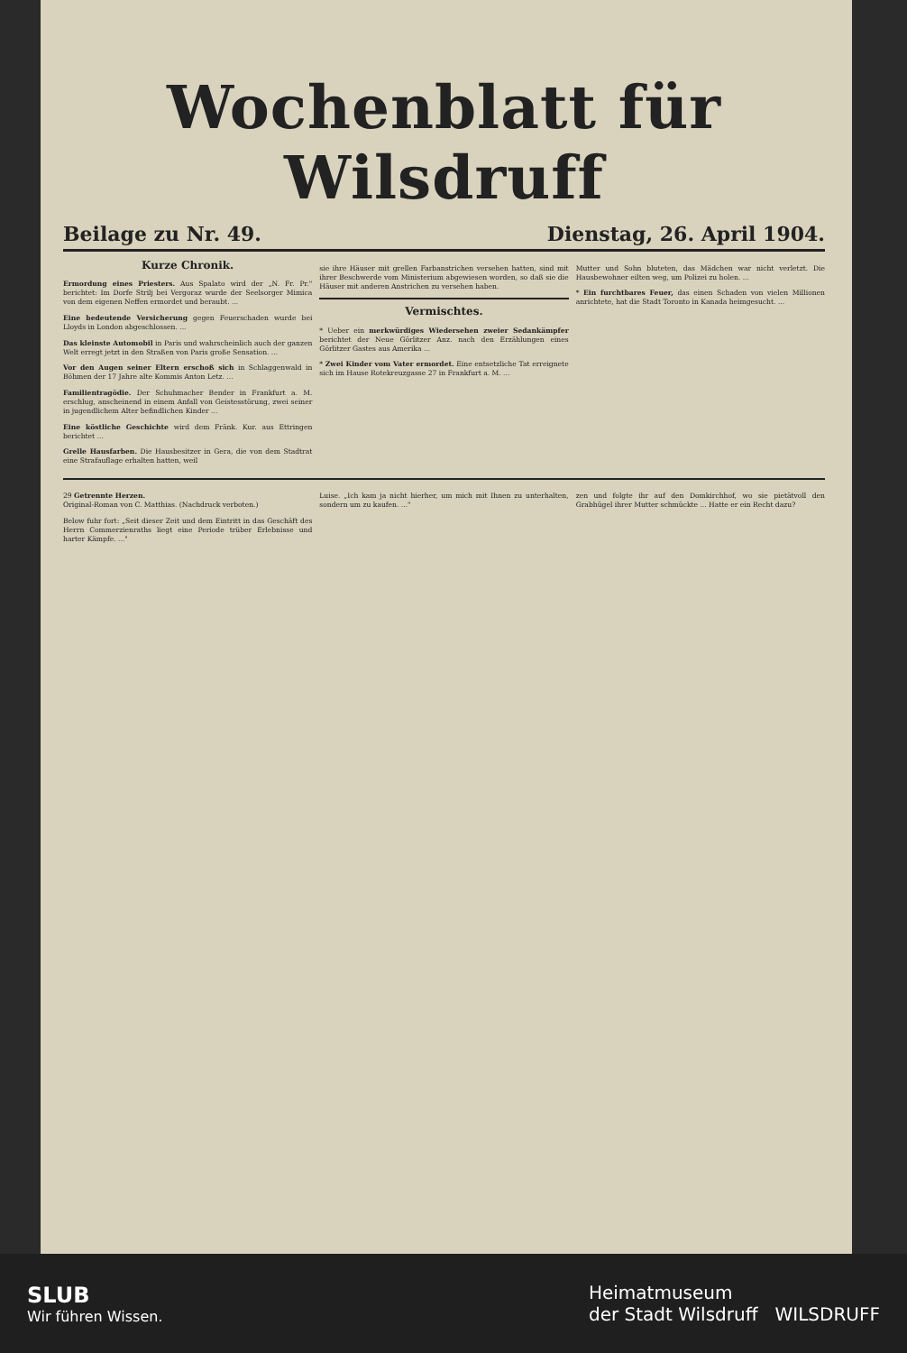Wochenblatt für Wilsdruff
Beilage zu Nr. 49. Dienstag, 26. April 1904.
Kurze Chronik.
Ermordung eines Priesters. Aus Spalato wird der „N. Fr. Pr." berichtet: Im Dorfe Strilj bei Vergoraz wurde der Seelsorger Mimica von dem eigenen Neffen ermordet und beraubt. ...
Eine bedeutende Versicherung gegen Feuerschaden wurde bei Lloyds in London abgeschlossen. ...
Das kleinste Automobil in Paris und wahrscheinlich auch der ganzen Welt erregt jetzt in den Straßen von Paris große Sensation. ...
Vor den Augen seiner Eltern erschoß sich in Schlaggenwald in Böhmen der 17 Jahre alte Kommis Anton Letz. ...
Familientragödie. Der Schuhmacher Bender in Frankfurt a. M. erschlug, anscheinend in einem Anfall von Geistesstörung, zwei seiner in jugendlichem Alter befindlichen Kinder ...
Eine köstliche Geschichte wird dem Fränk. Kur. aus Ettringen berichtet ...
Grelle Hausfarben. Die Hausbesitzer in Gera, die von dem Stadtrat eine Strafauflage erhalten hatten, weil
sie ihre Häuser mit grellen Farbanstrichen versehen hatten, sind mit ihrer Beschwerde vom Ministerium abgewiesen worden, so daß sie die Häuser mit anderen Anstrichen zu versehen haben.
Vermischtes.
* Ueber ein merkwürdiges Wiedersehen zweier Sedankämpfer berichtet der Neue Görlitzer Anz. nach den Erzählungen eines Görlitzer Gastes aus Amerika ...
* Zwei Kinder vom Vater ermordet. Eine entsetzliche Tat erreignete sich im Hause Rotekreuzgasse 27 in Frankfurt a. M. ...
Mutter und Sohn bluteten, das Mädchen war nicht verletzt. Die Hausbewohner eilten weg, um Polizei zu holen. ...
* Ein furchtbares Feuer, das einen Schaden von vielen Millionen anrichtete, hat die Stadt Toronto in Kanada heimgesucht. ...
29 Getrennte Herzen.
Original-Roman von C. Matthias. (Nachdruck verboten.)
Below fuhr fort: „Seit dieser Zeit und dem Eintritt in das Geschäft des Herrn Commerzienraths liegt eine Periode trüber Erlebnisse und harter Kämpfe. ..."
Luise. „Ich kam ja nicht hierher, um mich mit Ihnen zu unterhalten, sondern um zu kaufen. ..."
zen und folgte ihr auf den Domkirchhof, wo sie pietätvoll den Grabhügel ihrer Mutter schmückte ... Hatte er ein Recht dazu?
SLUB
Wir führen Wissen.
Heimatmuseum
der Stadt Wilsdruff WILSDRUFF